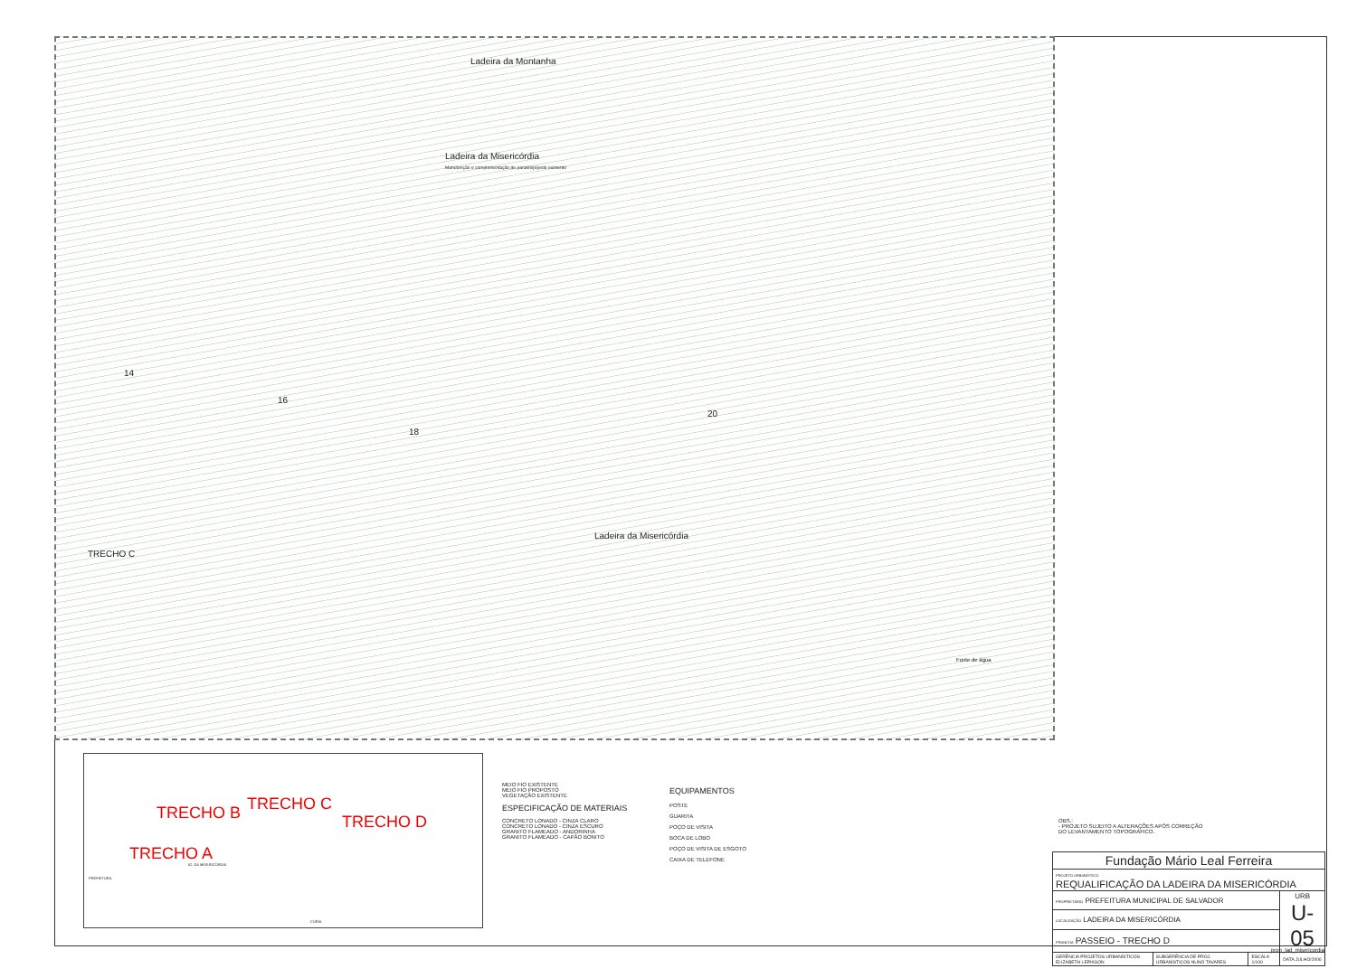Ladeira da Montanha
Ladeira da Misericórdia
Manutenção e complementação de paralelepípedo existente
14
16
18
20
Ladeira da Misericórdia
TRECHO C
Fonte de água
TRECHO B TRECHO C
TRECHO D
TRECHO A
PREFEITURA
IG. DA MISERICÓRDIA
CÚRIA
MEIO FIO EXISTENTE
MEIO FIO PROPOSTO
VEGETAÇÃO EXISTENTE
ESPECIFICAÇÃO DE MATERIAIS
CONCRETO LONADO - CINZA CLARO
CONCRETO LONADO - CINZA ESCURO
GRANITO FLAMEADO - ANDORINHA
GRANITO FLAMEADO - CAPÃO BONITO
EQUIPAMENTOS
POSTE
GUARITA
POÇO DE VISITA
BOCA DE LOBO
POÇO DE VISITA DE ESGOTO
CAIXA DE TELEFONE
OBS.:
- PROJETO SUJEITO A ALTERAÇÕES APÓS CORREÇÃO
DO LEVANTAMENTO TOPOGRÁFICO.
| Fundação Mário Leal Ferreira | | | |
| PROJETO URBANÍSTICO REQUALIFICAÇÃO DA LADEIRA DA MISERICÓRDIA | | | |
| PROPRIETÁRIO PREFEITURA MUNICIPAL DE SALVADOR | | | URB U-05 |
| LOCALIZAÇÃO LADEIRA DA MISERICÓRDIA | | | |
| PRANCHA PASSEIO - TRECHO D | | | |
| GERÊNCIA PROJETOS URBANÍSTICOS ELIZABETH LEPIKSON | SUBGERÊNCIA DE PROJ. URBANÍSTICOS NUNO TAVARES | ESCALA 1/100 | DATA JULHO/2006 |
prop_lad_misericordia